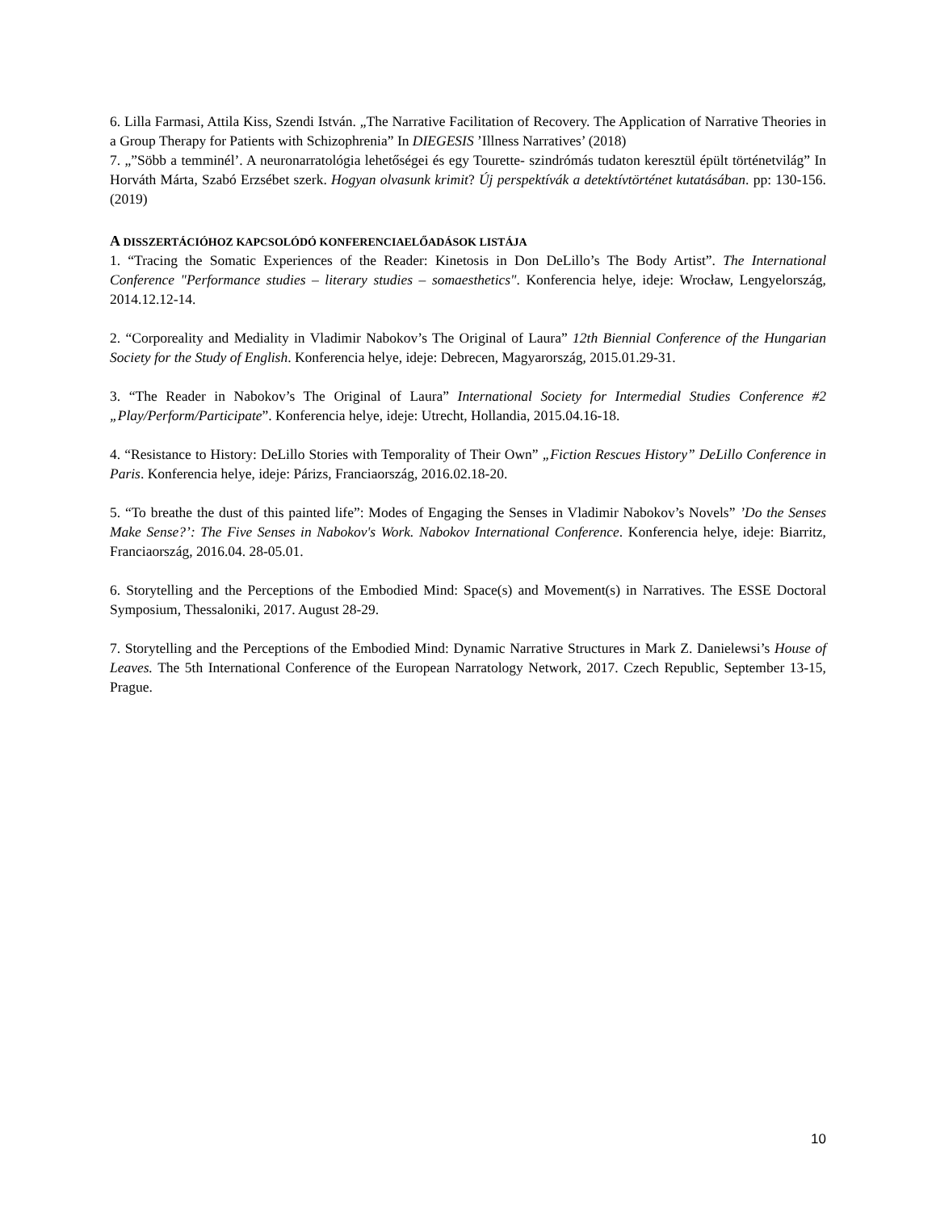6. Lilla Farmasi, Attila Kiss, Szendi István. „The Narrative Facilitation of Recovery. The Application of Narrative Theories in a Group Therapy for Patients with Schizophrenia” In DIEGESIS ’Illness Narratives’ (2018)
7. „”Söbb a temminél’. A neuronarratológia lehetőségei és egy Tourette- szindrómás tudaton keresztül épült történetvilág” In Horváth Márta, Szabó Erzsébet szerk. Hogyan olvasunk krimit? Új perspektívák a detektívtörténet kutatásában. pp: 130-156. (2019)
A DISSZERTÁCIÓHOZ KAPCSOLÓDÓ KONFERENCIAELŐADÁSOK LISTÁJA
1. “Tracing the Somatic Experiences of the Reader: Kinetosis in Don DeLillo’s The Body Artist”. The International Conference "Performance studies – literary studies – somaesthetics". Konferencia helye, ideje: Wrocław, Lengyelország, 2014.12.12-14.
2. “Corporeality and Mediality in Vladimir Nabokov’s The Original of Laura” 12th Biennial Conference of the Hungarian Society for the Study of English. Konferencia helye, ideje: Debrecen, Magyarország, 2015.01.29-31.
3. “The Reader in Nabokov’s The Original of Laura” International Society for Intermedial Studies Conference #2 „Play/Perform/Participate”. Konferencia helye, ideje: Utrecht, Hollandia, 2015.04.16-18.
4. “Resistance to History: DeLillo Stories with Temporality of Their Own” „Fiction Rescues History” DeLillo Conference in Paris. Konferencia helye, ideje: Párizs, Franciaország, 2016.02.18-20.
5. “To breathe the dust of this painted life”: Modes of Engaging the Senses in Vladimir Nabokov’s Novels” ’Do the Senses Make Sense?’: The Five Senses in Nabokov's Work. Nabokov International Conference. Konferencia helye, ideje: Biarritz, Franciaország, 2016.04. 28-05.01.
6. Storytelling and the Perceptions of the Embodied Mind: Space(s) and Movement(s) in Narratives. The ESSE Doctoral Symposium, Thessaloniki, 2017. August 28-29.
7. Storytelling and the Perceptions of the Embodied Mind: Dynamic Narrative Structures in Mark Z. Danielewsi’s House of Leaves. The 5th International Conference of the European Narratology Network, 2017. Czech Republic, September 13-15, Prague.
10